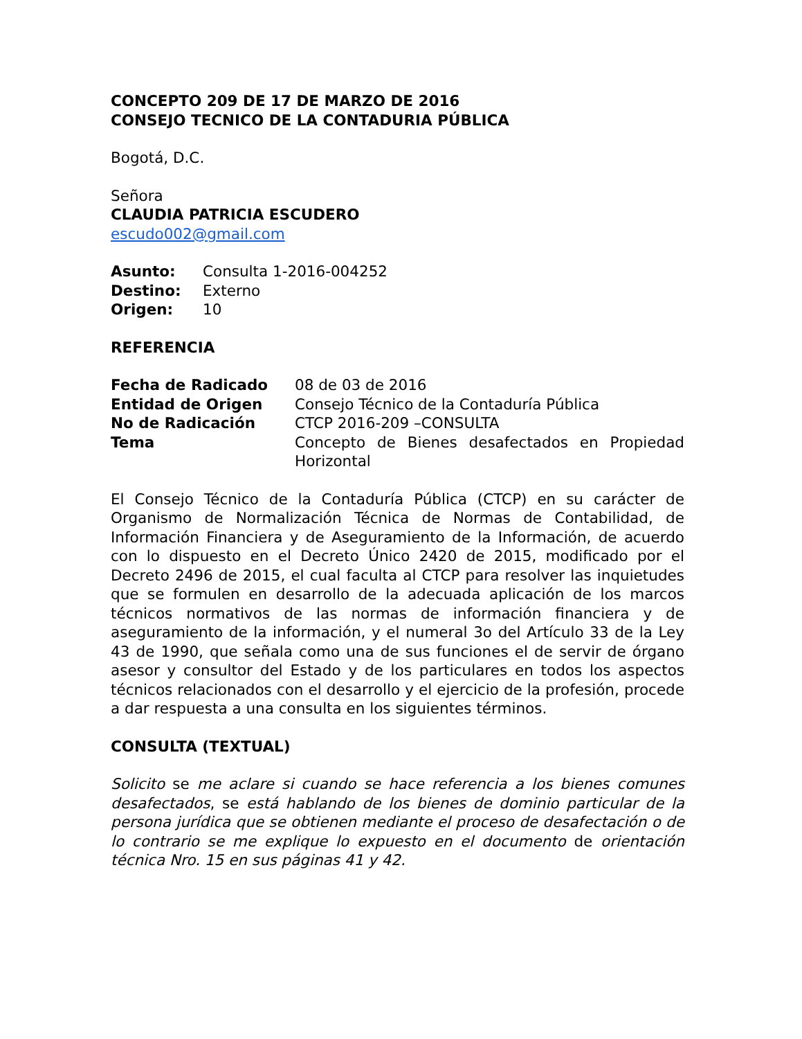CONCEPTO 209 DE 17 DE MARZO DE 2016
CONSEJO TECNICO DE LA CONTADURIA PÚBLICA
Bogotá, D.C.
Señora
CLAUDIA PATRICIA ESCUDERO
escudo002@gmail.com
| Asunto: | Consulta 1-2016-004252 |
| Destino: | Externo |
| Origen: | 10 |
REFERENCIA
| Fecha de Radicado | 08 de 03 de 2016 |
| Entidad de Origen | Consejo Técnico de la Contaduría Pública |
| No de Radicación | CTCP 2016-209 –CONSULTA |
| Tema | Concepto de Bienes desafectados en Propiedad Horizontal |
El Consejo Técnico de la Contaduría Pública (CTCP) en su carácter de Organismo de Normalización Técnica de Normas de Contabilidad, de Información Financiera y de Aseguramiento de la Información, de acuerdo con lo dispuesto en el Decreto Único 2420 de 2015, modificado por el Decreto 2496 de 2015, el cual faculta al CTCP para resolver las inquietudes que se formulen en desarrollo de la adecuada aplicación de los marcos técnicos normativos de las normas de información financiera y de aseguramiento de la información, y el numeral 3o del Artículo 33 de la Ley 43 de 1990, que señala como una de sus funciones el de servir de órgano asesor y consultor del Estado y de los particulares en todos los aspectos técnicos relacionados con el desarrollo y el ejercicio de la profesión, procede a dar respuesta a una consulta en los siguientes términos.
CONSULTA (TEXTUAL)
Solicito se me aclare si cuando se hace referencia a los bienes comunes desafectados, se está hablando de los bienes de dominio particular de la persona jurídica que se obtienen mediante el proceso de desafectación o de lo contrario se me explique lo expuesto en el documento de orientación técnica Nro. 15 en sus páginas 41 y 42.